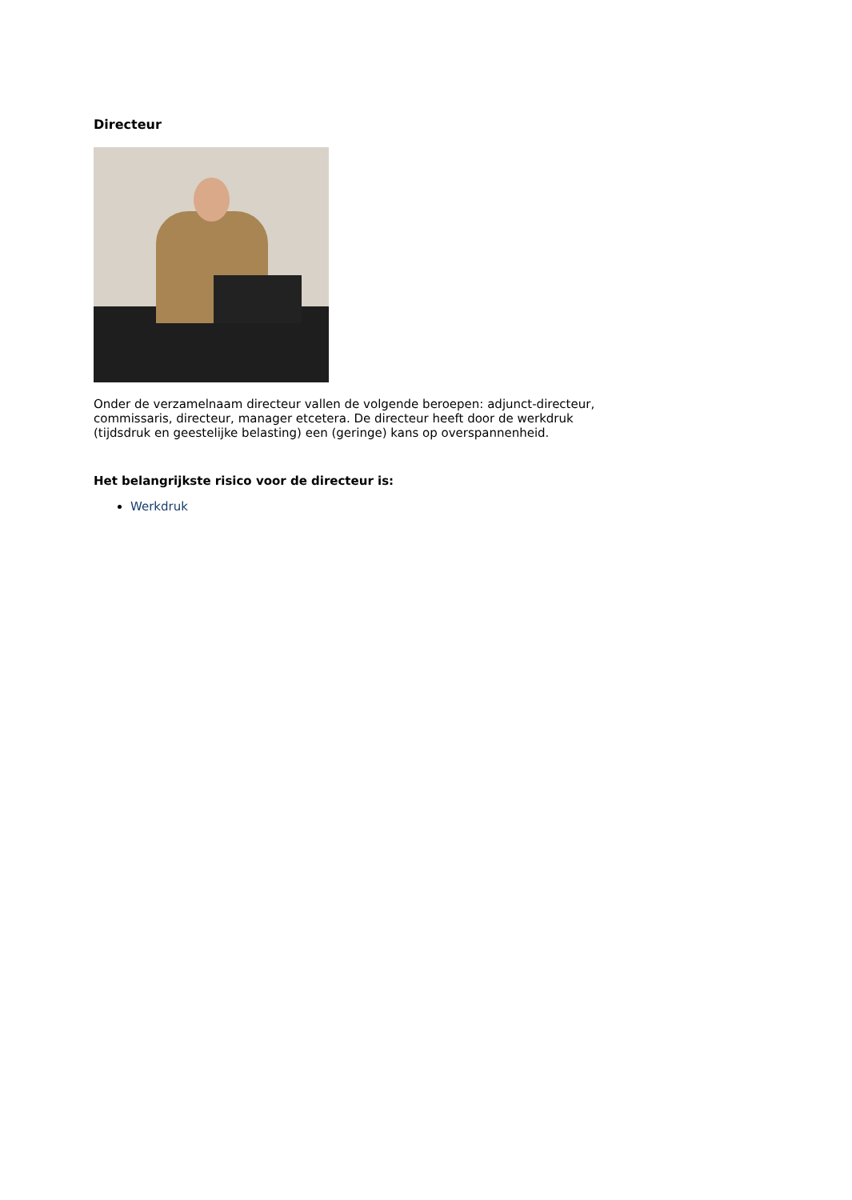Directeur
Onder de verzamelnaam directeur vallen de volgende beroepen: adjunct-directeur, commissaris, directeur, manager etcetera. De directeur heeft door de werkdruk (tijdsdruk en geestelijke belasting) een (geringe) kans op overspannenheid.
Het belangrijkste risico voor de directeur is:
Werkdruk